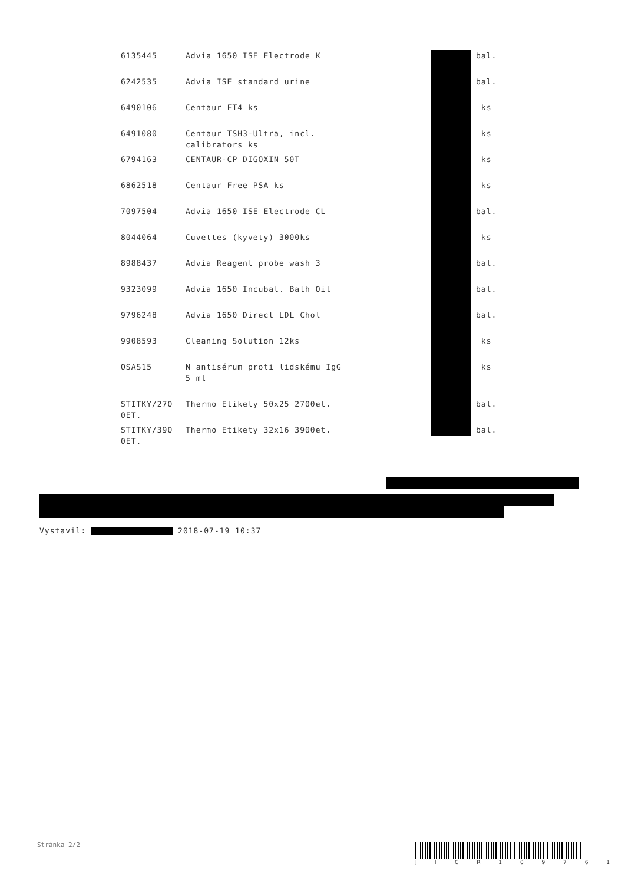| 6135445 | Advia 1650 ISE Electrode K | | bal. |
| 6242535 | Advia ISE standard urine | | bal. |
| 6490106 | Centaur FT4 ks | | ks |
| 6491080 | Centaur TSH3-Ultra, incl. calibrators ks | | ks |
| 6794163 | CENTAUR-CP DIGOXIN 50T | | ks |
| 6862518 | Centaur Free PSA ks | | ks |
| 7097504 | Advia 1650 ISE Electrode CL | | bal. |
| 8044064 | Cuvettes (kyvety) 3000ks | | ks |
| 8988437 | Advia Reagent probe wash 3 | | bal. |
| 9323099 | Advia 1650 Incubat. Bath Oil | | bal. |
| 9796248 | Advia 1650 Direct LDL Chol | | bal. |
| 9908593 | Cleaning Solution 12ks | | ks |
| OSAS15 | N antisérum proti lidskému IgG 5 ml | | ks |
| STITKY/270 0ET. | Thermo Etikety 50x25 2700et. | | bal. |
| STITKY/390 0ET. | Thermo Etikety 32x16 3900et. | | bal. |
Vystavil: 2018-07-19 10:37
Stránka 2/2 J I C R 1 0 9 7 6 1